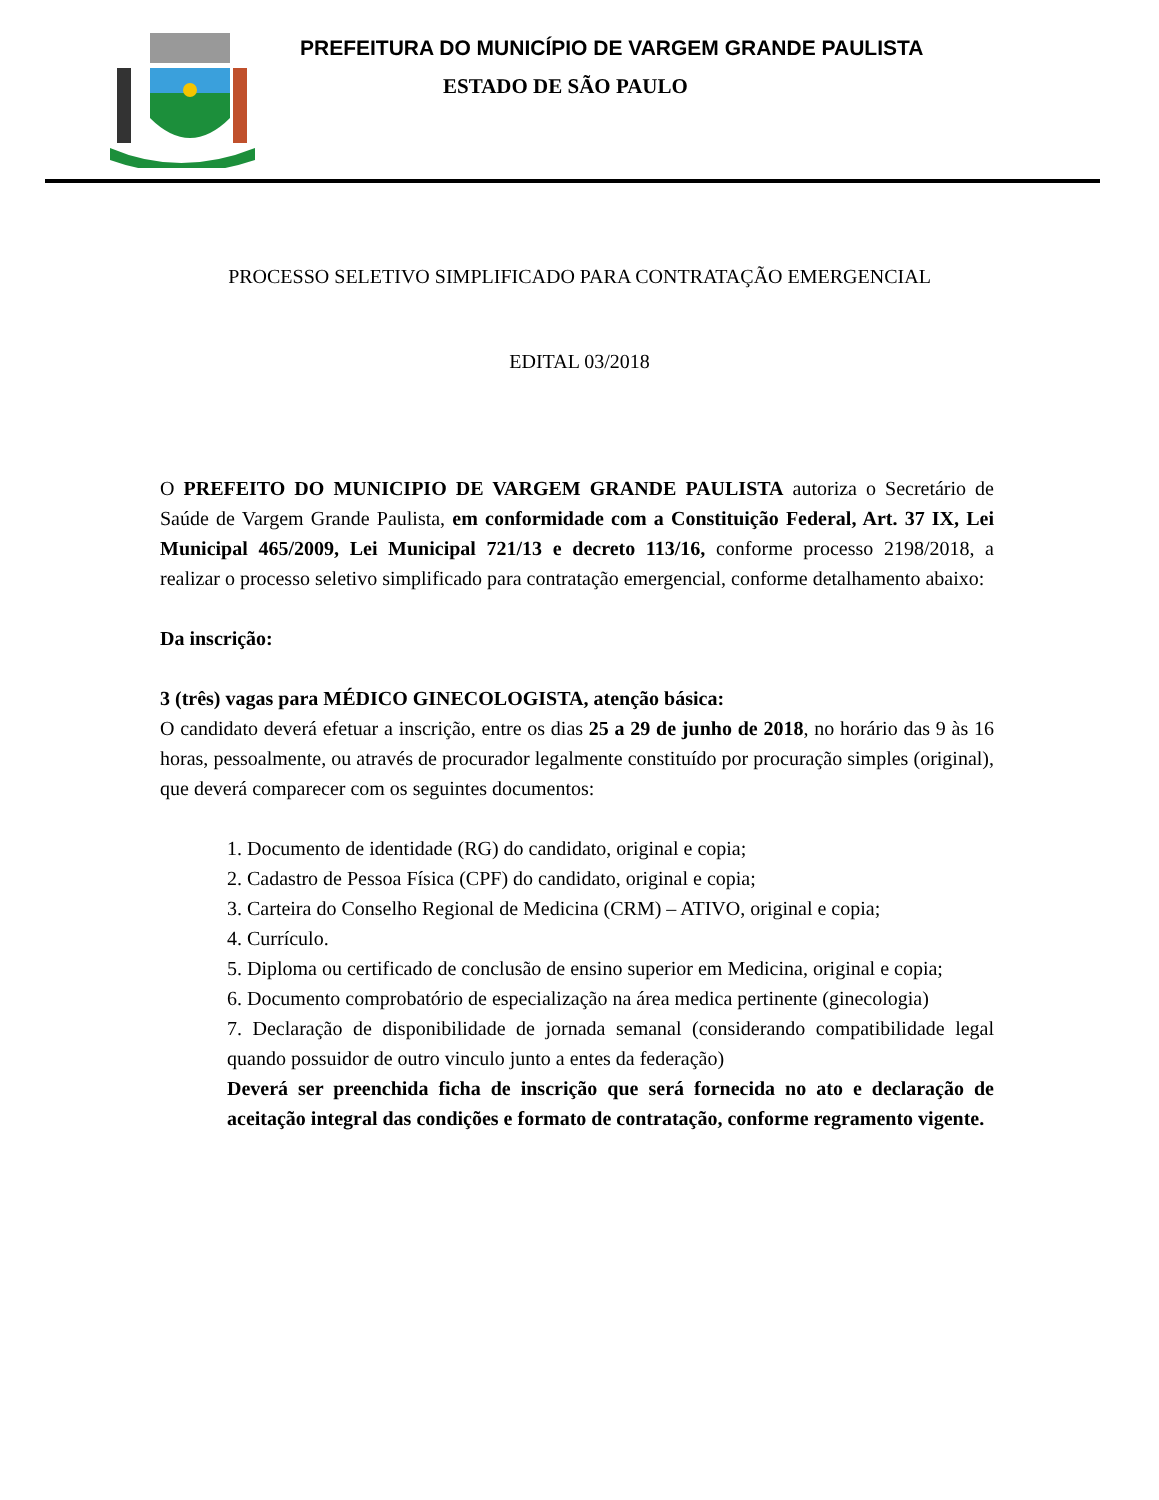PREFEITURA DO MUNICÍPIO DE VARGEM GRANDE PAULISTA
ESTADO DE SÃO PAULO
PROCESSO SELETIVO SIMPLIFICADO PARA CONTRATAÇÃO EMERGENCIAL
EDITAL 03/2018
O PREFEITO DO MUNICIPIO DE VARGEM GRANDE PAULISTA autoriza o Secretário de Saúde de Vargem Grande Paulista, em conformidade com a Constituição Federal, Art. 37 IX, Lei Municipal 465/2009, Lei Municipal 721/13 e decreto 113/16, conforme processo 2198/2018, a realizar o processo seletivo simplificado para contratação emergencial, conforme detalhamento abaixo:
Da inscrição:
3 (três) vagas para MÉDICO GINECOLOGISTA, atenção básica:
O candidato deverá efetuar a inscrição, entre os dias 25 a 29 de junho de 2018, no horário das 9 às 16 horas, pessoalmente, ou através de procurador legalmente constituído por procuração simples (original), que deverá comparecer com os seguintes documentos:
1. Documento de identidade (RG) do candidato, original e copia;
2. Cadastro de Pessoa Física (CPF) do candidato, original e copia;
3. Carteira do Conselho Regional de Medicina (CRM) – ATIVO, original e copia;
4. Currículo.
5. Diploma ou certificado de conclusão de ensino superior em Medicina, original e copia;
6. Documento comprobatório de especialização na área medica pertinente (ginecologia)
7. Declaração de disponibilidade de jornada semanal (considerando compatibilidade legal quando possuidor de outro vinculo junto a entes da federação)
Deverá ser preenchida ficha de inscrição que será fornecida no ato e declaração de aceitação integral das condições e formato de contratação, conforme regramento vigente.